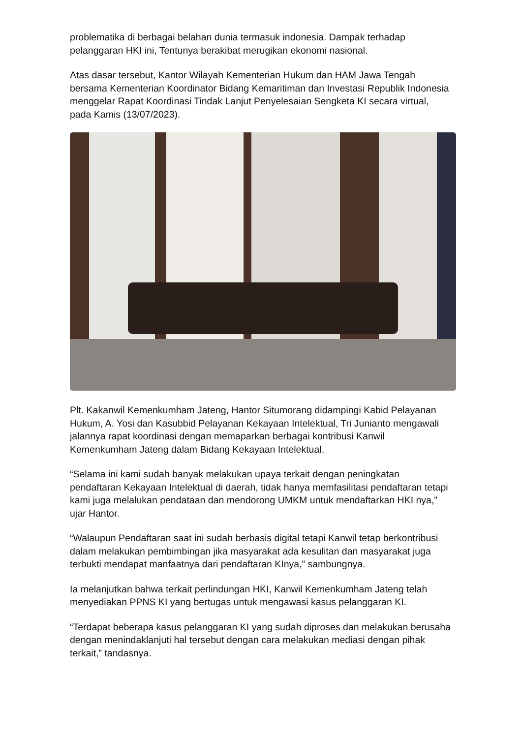problematika di berbagai belahan dunia termasuk indonesia. Dampak terhadap pelanggaran HKI ini, Tentunya berakibat merugikan ekonomi nasional.
Atas dasar tersebut, Kantor Wilayah Kementerian Hukum dan HAM Jawa Tengah bersama Kementerian Koordinator Bidang Kemaritiman dan Investasi Republik Indonesia menggelar Rapat Koordinasi Tindak Lanjut Penyelesaian Sengketa KI secara virtual, pada Kamis (13/07/2023).
Plt. Kakanwil Kemenkumham Jateng, Hantor Situmorang didampingi Kabid Pelayanan Hukum, A. Yosi dan Kasubbid Pelayanan Kekayaan Intelektual, Tri Junianto mengawali jalannya rapat koordinasi dengan memaparkan berbagai kontribusi Kanwil Kemenkumham Jateng dalam Bidang Kekayaan Intelektual.
“Selama ini kami sudah banyak melakukan upaya terkait dengan peningkatan pendaftaran Kekayaan Intelektual di daerah, tidak hanya memfasilitasi pendaftaran tetapi kami juga melalukan pendataan dan mendorong UMKM untuk mendaftarkan HKI nya,” ujar Hantor.
“Walaupun Pendaftaran saat ini sudah berbasis digital tetapi Kanwil tetap berkontribusi dalam melakukan pembimbingan jika masyarakat ada kesulitan dan masyarakat juga terbukti mendapat manfaatnya dari pendaftaran KInya,” sambungnya.
Ia melanjutkan bahwa terkait perlindungan HKI, Kanwil Kemenkumham Jateng telah menyediakan PPNS KI yang bertugas untuk mengawasi kasus pelanggaran KI.
“Terdapat beberapa kasus pelanggaran KI yang sudah diproses dan melakukan berusaha dengan menindaklanjuti hal tersebut dengan cara melakukan mediasi dengan pihak terkait,” tandasnya.